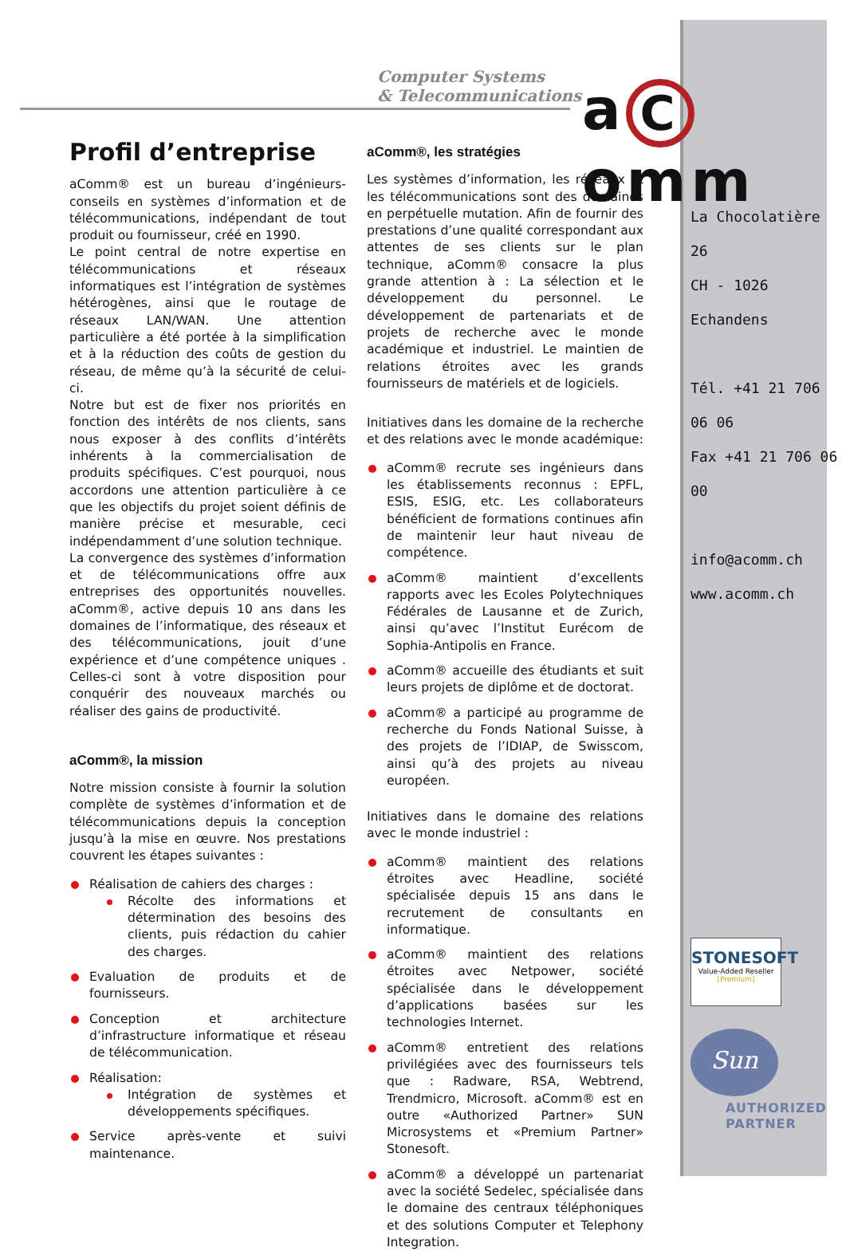Computer Systems
& Telecommunications
a C omm
Profil d’entreprise
aComm® est un bureau d’ingénieurs-conseils en systèmes d’information et de télécommunications, indépendant de tout produit ou fournisseur, créé en 1990.
Le point central de notre expertise en télécommunications et réseaux informatiques est l’intégration de systèmes hétérogènes, ainsi que le routage de réseaux LAN/WAN. Une attention particulière a été portée à la simplification et à la réduction des coûts de gestion du réseau, de même qu’à la sécurité de celui-ci.
Notre but est de fixer nos priorités en fonction des intérêts de nos clients, sans nous exposer à des conflits d’intérêts inhérents à la commercialisation de produits spécifiques. C’est pourquoi, nous accordons une attention particulière à ce que les objectifs du projet soient définis de manière précise et mesurable, ceci indépendamment d’une solution technique.
La convergence des systèmes d’information et de télécommunications offre aux entreprises des opportunités nouvelles. aComm®, active depuis 10 ans dans les domaines de l’informatique, des réseaux et des télécommunications, jouit d’une expérience et d’une compétence uniques . Celles-ci sont à votre disposition pour conquérir des nouveaux marchés ou réaliser des gains de productivité.
aComm®, la mission
Notre mission consiste à fournir la solution complète de systèmes d’information et de télécommunications depuis la conception jusqu’à la mise en œuvre. Nos prestations couvrent les étapes suivantes :
Réalisation de cahiers des charges :
Récolte des informations et détermination des besoins des clients, puis rédaction du cahier des charges.
Evaluation de produits et de fournisseurs.
Conception et architecture d’infrastructure informatique et réseau de télécommunication.
Réalisation:
Intégration de systèmes et développements spécifiques.
Service après-vente et suivi maintenance.
aComm®, les stratégies
Les systèmes d’information, les réseaux et les télécommunications sont des domaines en perpétuelle mutation. Afin de fournir des prestations d’une qualité correspondant aux attentes de ses clients sur le plan technique, aComm® consacre la plus grande attention à : La sélection et le développement du personnel. Le développement de partenariats et de projets de recherche avec le monde académique et industriel. Le maintien de relations étroites avec les grands fournisseurs de matériels et de logiciels.
Initiatives dans les domaine de la recherche et des relations avec le monde académique:
aComm® recrute ses ingénieurs dans les établissements reconnus : EPFL, ESIS, ESIG, etc. Les collaborateurs bénéficient de formations continues afin de maintenir leur haut niveau de compétence.
aComm® maintient d’excellents rapports avec les Ecoles Polytechniques Fédérales de Lausanne et de Zurich, ainsi qu’avec l’Institut Eurécom de Sophia-Antipolis en France.
aComm® accueille des étudiants et suit leurs projets de diplôme et de doctorat.
aComm® a participé au programme de recherche du Fonds National Suisse, à des projets de l’IDIAP, de Swisscom, ainsi qu’à des projets au niveau européen.
Initiatives dans le domaine des relations avec le monde industriel :
aComm® maintient des relations étroites avec Headline, société spécialisée depuis 15 ans dans le recrutement de consultants en informatique.
aComm® maintient des relations étroites avec Netpower, société spécialisée dans le développement d’applications basées sur les technologies Internet.
aComm® entretient des relations privilégiées avec des fournisseurs tels que : Radware, RSA, Webtrend, Trendmicro, Microsoft. aComm® est en outre «Authorized Partner» SUN Microsystems et «Premium Partner» Stonesoft.
aComm® a développé un partenariat avec la société Sedelec, spécialisée dans le domaine des centraux téléphoniques et des solutions Computer et Telephony Integration.
La Chocolatière 26
CH - 1026 Echandens
Tél. +41 21 706 06 06
Fax +41 21 706 06 00
info@acomm.ch
www.acomm.ch
STONESOFT
Value-Added Reseller
[Premium]
Sun
AUTHORIZED
PARTNER